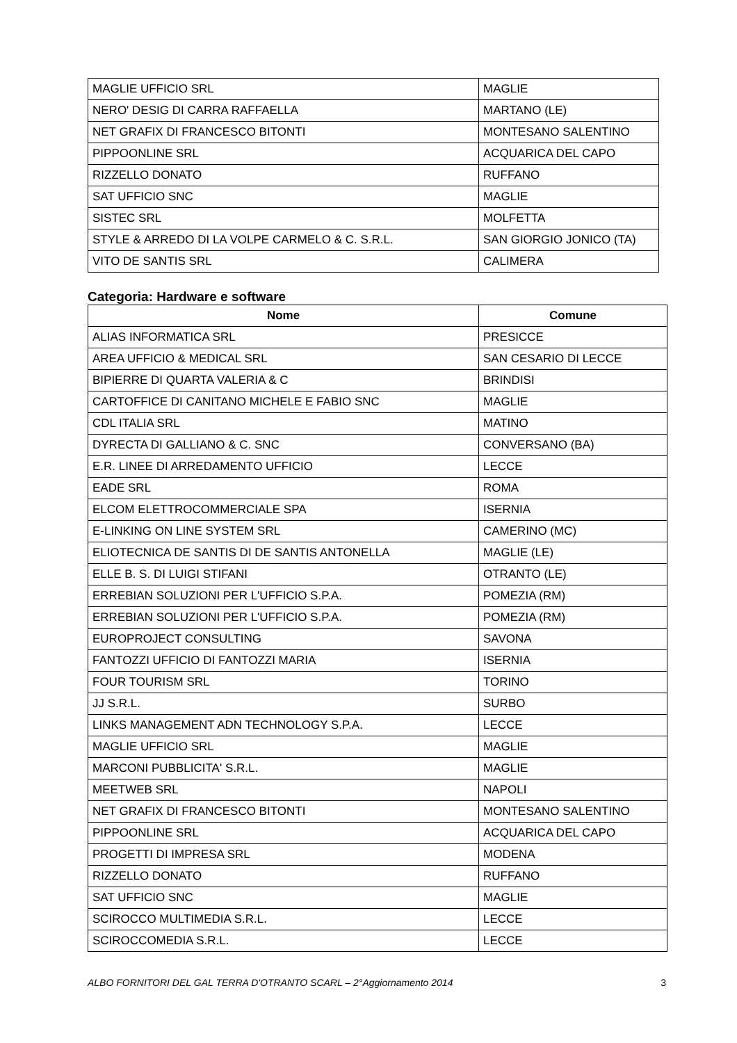| MAGLIE UFFICIO SRL | MAGLIE |
| NERO' DESIG DI CARRA RAFFAELLA | MARTANO (LE) |
| NET GRAFIX DI FRANCESCO BITONTI | MONTESANO SALENTINO |
| PIPPOONLINE SRL | ACQUARICA DEL CAPO |
| RIZZELLO DONATO | RUFFANO |
| SAT UFFICIO SNC | MAGLIE |
| SISTEC SRL | MOLFETTA |
| STYLE & ARREDO DI LA VOLPE CARMELO & C. S.R.L. | SAN GIORGIO JONICO (TA) |
| VITO DE SANTIS SRL | CALIMERA |
Categoria: Hardware e software
| Nome | Comune |
| --- | --- |
| ALIAS INFORMATICA SRL | PRESICCE |
| AREA UFFICIO & MEDICAL SRL | SAN CESARIO DI LECCE |
| BIPIERRE DI QUARTA VALERIA & C | BRINDISI |
| CARTOFFICE DI CANITANO MICHELE E FABIO SNC | MAGLIE |
| CDL ITALIA SRL | MATINO |
| DYRECTA DI GALLIANO & C. SNC | CONVERSANO (BA) |
| E.R. LINEE DI ARREDAMENTO UFFICIO | LECCE |
| EADE SRL | ROMA |
| ELCOM ELETTROCOMMERCIALE SPA | ISERNIA |
| E-LINKING ON LINE SYSTEM SRL | CAMERINO (MC) |
| ELIOTECNICA DE SANTIS DI DE SANTIS ANTONELLA | MAGLIE (LE) |
| ELLE B. S. DI LUIGI STIFANI | OTRANTO (LE) |
| ERREBIAN SOLUZIONI PER L'UFFICIO S.P.A. | POMEZIA (RM) |
| ERREBIAN SOLUZIONI PER L'UFFICIO S.P.A. | POMEZIA (RM) |
| EUROPROJECT CONSULTING | SAVONA |
| FANTOZZI UFFICIO DI FANTOZZI MARIA | ISERNIA |
| FOUR TOURISM SRL | TORINO |
| JJ S.R.L. | SURBO |
| LINKS MANAGEMENT ADN TECHNOLOGY S.P.A. | LECCE |
| MAGLIE UFFICIO SRL | MAGLIE |
| MARCONI PUBBLICITA' S.R.L. | MAGLIE |
| MEETWEB SRL | NAPOLI |
| NET GRAFIX DI FRANCESCO BITONTI | MONTESANO SALENTINO |
| PIPPOONLINE SRL | ACQUARICA DEL CAPO |
| PROGETTI DI IMPRESA SRL | MODENA |
| RIZZELLO DONATO | RUFFANO |
| SAT UFFICIO SNC | MAGLIE |
| SCIROCCO MULTIMEDIA S.R.L. | LECCE |
| SCIROCCOMEDIA S.R.L. | LECCE |
ALBO FORNITORI DEL GAL TERRA D'OTRANTO SCARL – 2°Aggiornamento 2014 3